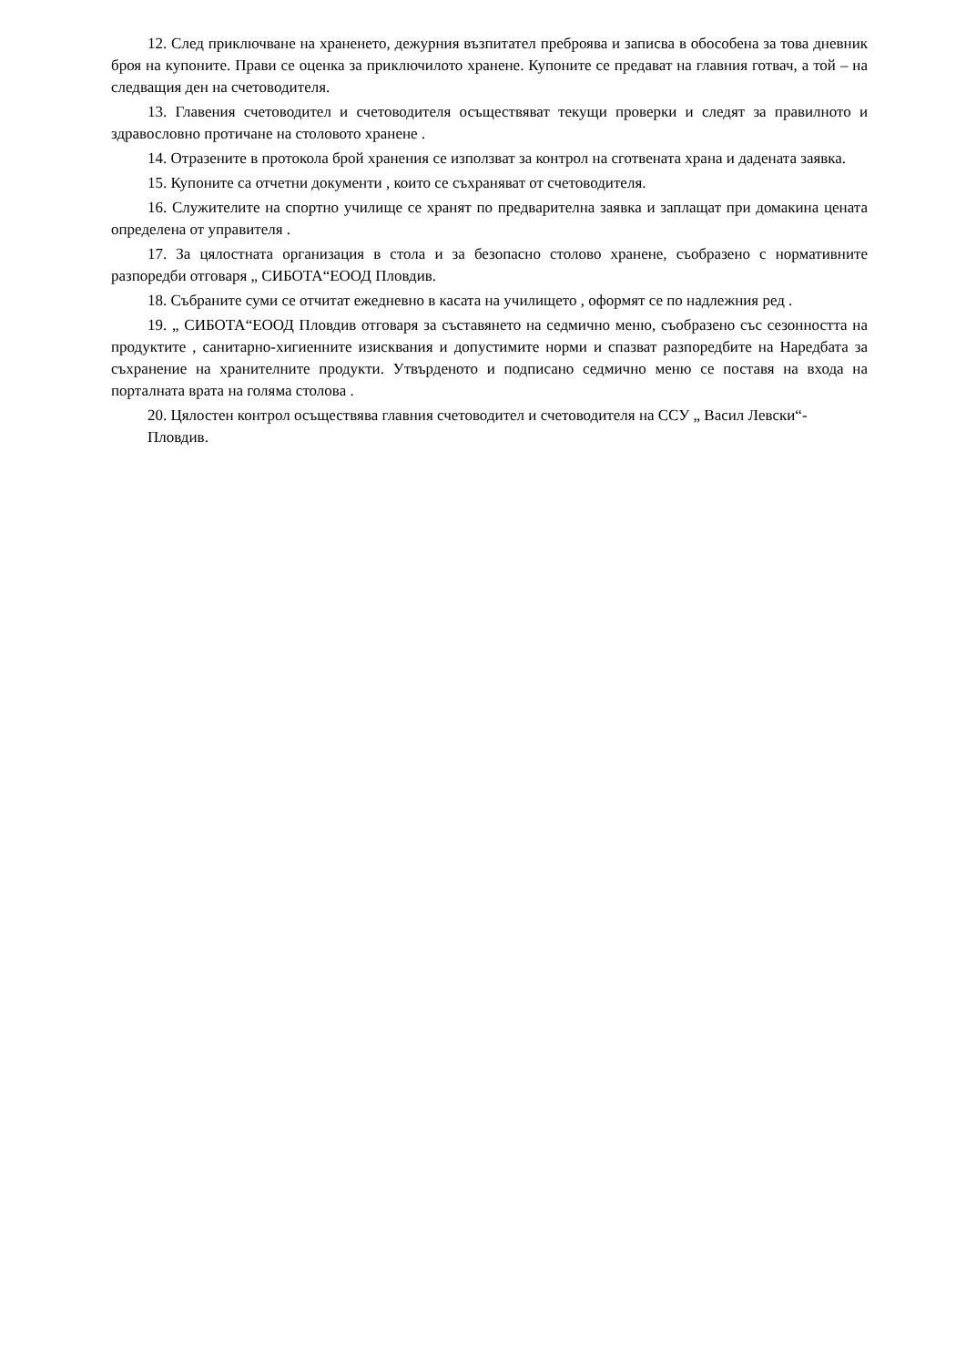12. След приключване на храненето, дежурния възпитател преброява и записва в обособена за това дневник броя на купоните. Прави се оценка за приключилото хранене. Купоните се предават на главния готвач, а той – на следващия ден на счетоводителя.
13. Главения счетоводител и счетоводителя осъществяват текущи проверки и следят за правилното и здравословно протичане на столовото хранене .
14. Отразените в протокола брой хранения се използват за контрол на сготвената храна и дадената заявка.
15. Купоните са отчетни документи , които се съхраняват от счетоводителя.
16. Служителите на спортно училище се хранят по предварителна заявка и заплащат при домакина цената определена от управителя .
17. За цялостната организация в стола и за безопасно столово хранене, съобразено с нормативните разпоредби отговаря „ СИБОТА“ЕООД Пловдив.
18. Събраните суми се отчитат ежедневно в касата на училището , оформят се по надлежния ред .
19. „ СИБОТА“ЕООД Пловдив отговаря за съставянето на седмично меню, съобразено със сезонността на продуктите , санитарно-хигиенните изисквания и допустимите норми и спазват разпоредбите на Наредбата за съхранение на хранителните продукти. Утвърденото и подписано седмично меню се поставя на входа на порталната врата на голяма столова .
20. Цялостен контрол осъществява главния счетоводител и счетоводителя на ССУ „ Васил Левски“- Пловдив.